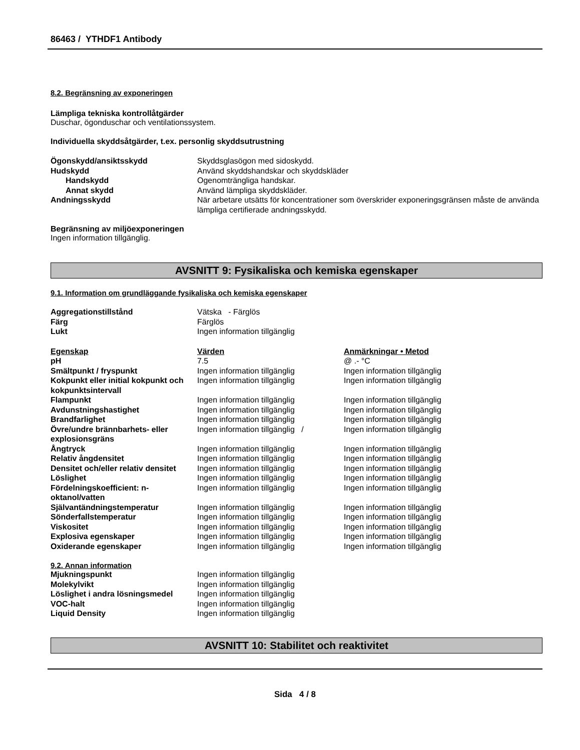86463 / YTHDF1 Antibody
8.2. Begränsning av exponeringen
Lämpliga tekniska kontrollåtgärder
Duschar, ögonduschar och ventilationssystem.
Individuella skyddsåtgärder, t.ex. personlig skyddsutrustning
| Ögonskydd/ansiktsskydd | Skyddsglasögon med sidoskydd. |
| Hudskydd | Använd skyddshandskar och skyddskläder |
| Handskydd | Ogenomträngliga handskar. |
| Annat skydd | Använd lämpliga skyddskläder. |
| Andningsskydd | När arbetare utsätts för koncentrationer som överskrider exponeringsgränsen måste de använda lämpliga certifierade andningsskydd. |
Begränsning av miljöexponeringen
Ingen information tillgänglig.
AVSNITT 9: Fysikaliska och kemiska egenskaper
9.1. Information om grundläggande fysikaliska och kemiska egenskaper
| Aggregationstillstånd | Vätska - Färglös |
| Färg | Färglös |
| Lukt | Ingen information tillgänglig |
| Egenskap | Värden | Anmärkningar • Metod |
| --- | --- | --- |
| pH | 7.5 | @ .- °C |
| Smältpunkt / fryspunkt | Ingen information tillgänglig | Ingen information tillgänglig |
| Kokpunkt eller initial kokpunkt och kokpunktsintervall | Ingen information tillgänglig | Ingen information tillgänglig |
| Flampunkt | Ingen information tillgänglig | Ingen information tillgänglig |
| Avdunstningshastighet | Ingen information tillgänglig | Ingen information tillgänglig |
| Brandfarlighet | Ingen information tillgänglig | Ingen information tillgänglig |
| Övre/undre brännbarhets- eller explosionsgräns | Ingen information tillgänglig / | Ingen information tillgänglig |
| Ångtryck | Ingen information tillgänglig | Ingen information tillgänglig |
| Relativ ångdensitet | Ingen information tillgänglig | Ingen information tillgänglig |
| Densitet och/eller relativ densitet | Ingen information tillgänglig | Ingen information tillgänglig |
| Löslighet | Ingen information tillgänglig | Ingen information tillgänglig |
| Fördelningskoefficient: n-oktanol/vatten | Ingen information tillgänglig | Ingen information tillgänglig |
| Självantändningstemperatur | Ingen information tillgänglig | Ingen information tillgänglig |
| Sönderfallstemperatur | Ingen information tillgänglig | Ingen information tillgänglig |
| Viskositet | Ingen information tillgänglig | Ingen information tillgänglig |
| Explosiva egenskaper | Ingen information tillgänglig | Ingen information tillgänglig |
| Oxiderande egenskaper | Ingen information tillgänglig | Ingen information tillgänglig |
9.2. Annan information
| Mjukningspunkt | Ingen information tillgänglig |
| Molekylvikt | Ingen information tillgänglig |
| Löslighet i andra lösningsmedel | Ingen information tillgänglig |
| VOC-halt | Ingen information tillgänglig |
| Liquid Density | Ingen information tillgänglig |
AVSNITT 10: Stabilitet och reaktivitet
Sida 4 / 8